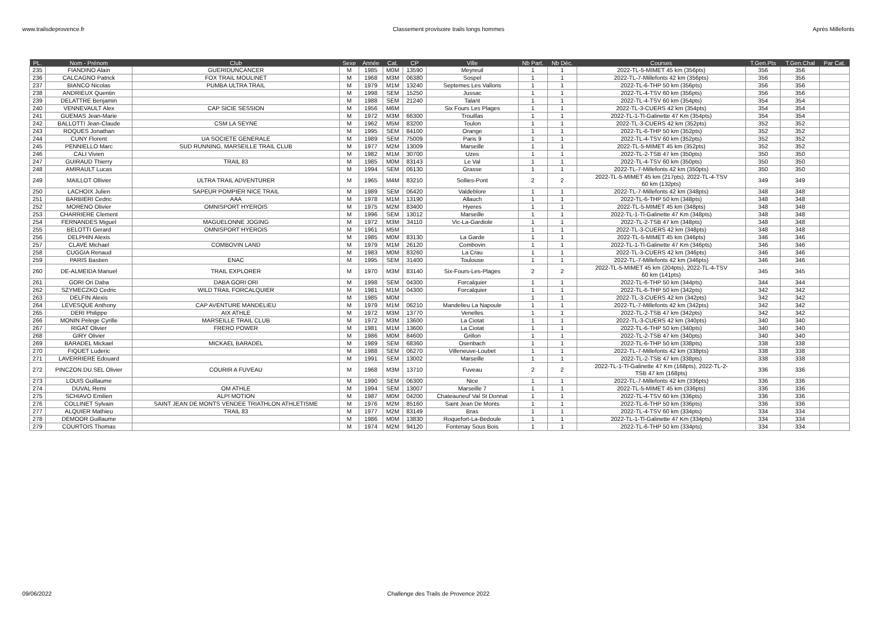www.trailsdeprovence.fr Classement provisoire trails longs hommes Après Millefonts
| PL. | Nom - Prénom | Club | Sexe | Année | Cat. | CP | Ville | Nb Part. | Nb Déc. | Courses | T.Gen.Pts | T.Gen.Chal | Par Cat. |
| --- | --- | --- | --- | --- | --- | --- | --- | --- | --- | --- | --- | --- | --- |
| 235 | FIANDINO Alain | GUERIDUNCANCER | M | 1985 | M0M | 13590 | Meyreuil | 1 | 1 | 2022-TL-5-MIMET 45 km (356pts) | 356 | 356 | |
| 236 | CALCAGNO Patrick | FOX TRAIL MOULINET | M | 1968 | M3M | 06380 | Sospel | 1 | 1 | 2022-TL-7-Millefonts 42 km (356pts) | 356 | 356 | |
| 237 | BIANCO Nicolas | PUMBA ULTRA TRAIL | M | 1979 | M1M | 13240 | Septemes Les Vallons | 1 | 1 | 2022-TL-6-THP 50 km (356pts) | 356 | 356 | |
| 238 | ANDRIEUX Quentin | | M | 1998 | SEM | 15250 | Jussac | 1 | 1 | 2022-TL-4-TSV 60 km (356pts) | 356 | 356 | |
| 239 | DELATTRE Benjamin | | M | 1988 | SEM | 21240 | Talant | 1 | 1 | 2022-TL-4-TSV 60 km (354pts) | 354 | 354 | |
| 240 | VENNEVAULT Alex | CAP SICIE SESSION | M | 1956 | M6M | | Six Fours Les Plages | 1 | 1 | 2022-TL-3-CUERS 42 km (354pts) | 354 | 354 | |
| 241 | GUEMAS Jean-Marie | | M | 1972 | M3M | 66300 | Trouillas | 1 | 1 | 2022-TL-1-Tl-Galinette 47 Km (354pts) | 354 | 354 | |
| 242 | BALLOTTI Jean-Claude | CSM LA SEYNE | M | 1962 | M5M | 83200 | Toulon | 1 | 1 | 2022-TL-3-CUERS 42 km (352pts) | 352 | 352 | |
| 243 | ROQUES Jonathan | | M | 1995 | SEM | 84100 | Orange | 1 | 1 | 2022-TL-6-THP 50 km (352pts) | 352 | 352 | |
| 244 | CUNY Florent | UA SOCIETE GENERALE | M | 1989 | SEM | 75009 | Paris 9 | 1 | 1 | 2022-TL-4-TSV 60 km (352pts) | 352 | 352 | |
| 245 | PENNIELLO Marc | SUD RUNNING, MARSEILLE TRAIL CLUB | M | 1977 | M2M | 13009 | Marseille | 1 | 1 | 2022-TL-5-MIMET 45 km (352pts) | 352 | 352 | |
| 246 | CALI Vivien | | M | 1982 | M1M | 30700 | Uzes | 1 | 1 | 2022-TL-2-TSB 47 km (350pts) | 350 | 350 | |
| 247 | GUIRAUD Thierry | TRAIL 83 | M | 1985 | M0M | 83143 | Le Val | 1 | 1 | 2022-TL-4-TSV 60 km (350pts) | 350 | 350 | |
| 248 | AMIRAULT Lucas | | M | 1994 | SEM | 06130 | Grasse | 1 | 1 | 2022-TL-7-Millefonts 42 km (350pts) | 350 | 350 | |
| 249 | MAILLOT Ollivier | ULTRA TRAIL ADVENTURER | M | 1965 | M4M | 83210 | Sollies-Pont | 2 | 2 | 2022-TL-5-MIMET 45 km (217pts), 2022-TL-4-TSV 60 km (132pts) | 349 | 349 | |
| 250 | LACHOIX Julien | SAPEUR POMPIER NICE TRAIL | M | 1989 | SEM | 06420 | Valdeblore | 1 | 1 | 2022-TL-7-Millefonts 42 km (348pts) | 348 | 348 | |
| 251 | BARBIERI Cedric | AAA | M | 1978 | M1M | 13190 | Allauch | 1 | 1 | 2022-TL-6-THP 50 km (348pts) | 348 | 348 | |
| 252 | MORENO Olivier | OMNISPORT HYEROIS | M | 1975 | M2M | 83400 | Hyeres | 1 | 1 | 2022-TL-5-MIMET 45 km (348pts) | 348 | 348 | |
| 253 | CHARRIERE Clement | | M | 1996 | SEM | 13012 | Marseille | 1 | 1 | 2022-TL-1-Tl-Galinette 47 Km (348pts) | 348 | 348 | |
| 254 | FERNANDES Miguel | MAGUELONNE JOGING | M | 1972 | M3M | 34110 | Vic-La-Gardiole | 1 | 1 | 2022-TL-2-TSB 47 km (348pts) | 348 | 348 | |
| 255 | BELOTTI Gerard | OMNISPORT HYEROIS | M | 1961 | M5M | | | 1 | 1 | 2022-TL-3-CUERS 42 km (348pts) | 348 | 348 | |
| 256 | DELPHIN Alexis | | M | 1985 | M0M | 83130 | La Garde | 1 | 1 | 2022-TL-5-MIMET 45 km (346pts) | 346 | 346 | |
| 257 | CLAVE Michael | COMBOVIN LAND | M | 1979 | M1M | 26120 | Combovin | 1 | 1 | 2022-TL-1-Tl-Galinette 47 Km (346pts) | 346 | 346 | |
| 258 | CUGGIA Renaud | | M | 1983 | M0M | 83260 | La Crau | 1 | 1 | 2022-TL-3-CUERS 42 km (346pts) | 346 | 346 | |
| 259 | PARIS Bastien | ENAC | M | 1995 | SEM | 31400 | Toulouse | 1 | 1 | 2022-TL-7-Millefonts 42 km (346pts) | 346 | 346 | |
| 260 | DE-ALMEIDA Manuel | TRAIL EXPLORER | M | 1970 | M3M | 83140 | Six-Fours-Les-Plages | 2 | 2 | 2022-TL-5-MIMET 45 km (204pts), 2022-TL-4-TSV 60 km (141pts) | 345 | 345 | |
| 261 | GORI Ori Daba | DABA GORI ORI | M | 1998 | SEM | 04300 | Forcalquier | 1 | 1 | 2022-TL-6-THP 50 km (344pts) | 344 | 344 | |
| 262 | SZYMECZKO Cedric | WILD TRAIL FORCALQUIER | M | 1981 | M1M | 04300 | Forcalquier | 1 | 1 | 2022-TL-6-THP 50 km (342pts) | 342 | 342 | |
| 263 | DELFIN Alexis | | M | 1985 | M0M | | | 1 | 1 | 2022-TL-3-CUERS 42 km (342pts) | 342 | 342 | |
| 264 | LEVESQUE Anthony | CAP AVENTURE MANDELIEU | M | 1979 | M1M | 06210 | Mandelieu La Napoule | 1 | 1 | 2022-TL-7-Millefonts 42 km (342pts) | 342 | 342 | |
| 265 | DERI Philippe | AIX ATHLE | M | 1972 | M3M | 13770 | Venelles | 1 | 1 | 2022-TL-2-TSB 47 km (342pts) | 342 | 342 | |
| 266 | MONIN Pelege Cyrille | MARSEILLE TRAIL CLUB | M | 1972 | M3M | 13600 | La Ciotat | 1 | 1 | 2022-TL-3-CUERS 42 km (340pts) | 340 | 340 | |
| 267 | RIGAT Olivier | FRERO POWER | M | 1981 | M1M | 13600 | La Ciotat | 1 | 1 | 2022-TL-6-THP 50 km (340pts) | 340 | 340 | |
| 268 | GIRY Olivier | | M | 1986 | M0M | 84600 | Grillon | 1 | 1 | 2022-TL-2-TSB 47 km (340pts) | 340 | 340 | |
| 269 | BARADEL Mickael | MICKAEL BARADEL | M | 1989 | SEM | 68360 | Osenbach | 1 | 1 | 2022-TL-6-THP 50 km (338pts) | 338 | 338 | |
| 270 | FIQUET Luderic | | M | 1988 | SEM | 06270 | Villeneuve-Loubet | 1 | 1 | 2022-TL-7-Millefonts 42 km (338pts) | 338 | 338 | |
| 271 | LAVERRIERE Edouard | | M | 1991 | SEM | 13002 | Marseille | 1 | 1 | 2022-TL-2-TSB 47 km (338pts) | 338 | 338 | |
| 272 | PINCZON.DU.SEL Olivier | COURIR A FUVEAU | M | 1968 | M3M | 13710 | Fuveau | 2 | 2 | 2022-TL-1-Tl-Galinette 47 Km (168pts), 2022-TL-2- TSB 47 km (168pts) | 336 | 336 | |
| 273 | LOUIS Guillaume | | M | 1990 | SEM | 06300 | Nice | 1 | 1 | 2022-TL-7-Millefonts 42 km (336pts) | 336 | 336 | |
| 274 | DUVAL Remi | OM ATHLE | M | 1994 | SEM | 13007 | Marseille 7 | 1 | 1 | 2022-TL-5-MIMET 45 km (336pts) | 336 | 336 | |
| 275 | SCHIAVO Emilien | ALPI MOTION | M | 1987 | M0M | 04200 | Chateauneuf Val St Donnat | 1 | 1 | 2022-TL-4-TSV 60 km (336pts) | 336 | 336 | |
| 276 | COLLINET Sylvain | SAINT JEAN DE MONTS VENDEE TRIATHLON ATHLETISME | M | 1976 | M2M | 85160 | Saint Jean De Monts | 1 | 1 | 2022-TL-6-THP 50 km (336pts) | 336 | 336 | |
| 277 | ALQUIER Mathieu | TRAIL 83 | M | 1977 | M2M | 83149 | Bras | 1 | 1 | 2022-TL-4-TSV 60 km (334pts) | 334 | 334 | |
| 278 | DEMOOR Guillaume | | M | 1986 | M0M | 13830 | Roquefort-La-Bedoule | 1 | 1 | 2022-TL-1-Tl-Galinette 47 Km (334pts) | 334 | 334 | |
| 279 | COURTOIS Thomas | | M | 1974 | M2M | 94120 | Fontenay Sous Bois | 1 | 1 | 2022-TL-6-THP 50 km (334pts) | 334 | 334 | |
09/06/2022 Challenge des Trails de Provence 2022